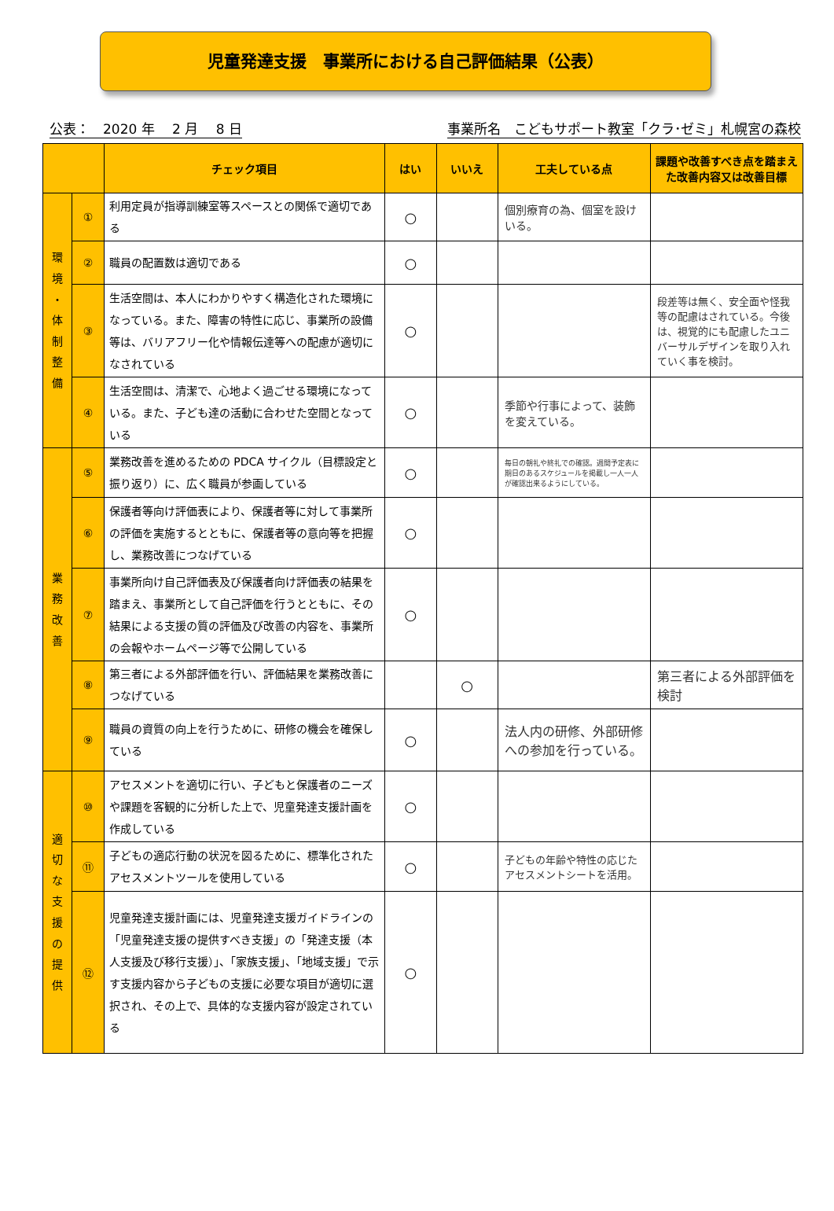児童発達支援　事業所における自己評価結果（公表）
公表：　2020 年　 2 月　 8 日 事業所名　こどもサポート教室「クラ･ゼミ」札幌宮の森校
| | | チェック項目 | はい | いいえ | 工夫している点 | 課題や改善すべき点を踏まえた改善内容又は改善目標 |
| --- | --- | --- | --- | --- | --- | --- |
| 環 境 ・ 体 制 整 備 | ① | 利用定員が指導訓練室等スペースとの関係で適切である | ○ | | 個別療育の為、個室を設けいる。 | |
| | ② | 職員の配置数は適切である | ○ | | | |
| | ③ | 生活空間は、本人にわかりやすく構造化された環境になっている。また、障害の特性に応じ、事業所の設備等は、バリアフリー化や情報伝達等への配慮が適切になされている | ○ | | | 段差等は無く、安全面や怪我等の配慮はされている。今後は、視覚的にも配慮したユニバーサルデザインを取り入れていく事を検討。 |
| | ④ | 生活空間は、清潔で、心地よく過ごせる環境になっている。また、子ども達の活動に合わせた空間となっている | ○ | | 季節や行事によって、装飾を変えている。 | |
| 業 務 改 善 | ⑤ | 業務改善を進めるための PDCA サイクル（目標設定と振り返り）に、広く職員が参画している | ○ | | 毎日の朝礼や終礼での確認。週間予定表に期日のあるスケジュールを掲載し一人一人が確認出来るようにしている。 | |
| | ⑥ | 保護者等向け評価表により、保護者等に対して事業所の評価を実施するとともに、保護者等の意向等を把握し、業務改善につなげている | ○ | | | |
| | ⑦ | 事業所向け自己評価表及び保護者向け評価表の結果を踏まえ、事業所として自己評価を行うとともに、その結果による支援の質の評価及び改善の内容を、事業所の会報やホームページ等で公開している | ○ | | | |
| | ⑧ | 第三者による外部評価を行い、評価結果を業務改善につなげている | | ○ | | 第三者による外部評価を検討 |
| | ⑨ | 職員の資質の向上を行うために、研修の機会を確保している | ○ | | 法人内の研修、外部研修への参加を行っている。 | |
| 適 切 な 支 援 の 提 供 | ⑩ | アセスメントを適切に行い、子どもと保護者のニーズや課題を客観的に分析した上で、児童発達支援計画を作成している | ○ | | | |
| | ⑪ | 子どもの適応行動の状況を図るために、標準化されたアセスメントツールを使用している | ○ | | 子どもの年齢や特性の応じたアセスメントシートを活用。 | |
| | ⑫ | 児童発達支援計画には、児童発達支援ガイドラインの「児童発達支援の提供すべき支援」の「発達支援（本人支援及び移行支援）」、「家族支援」、「地域支援」で示す支援内容から子どもの支援に必要な項目が適切に選択され、その上で、具体的な支援内容が設定されている | ○ | | | |